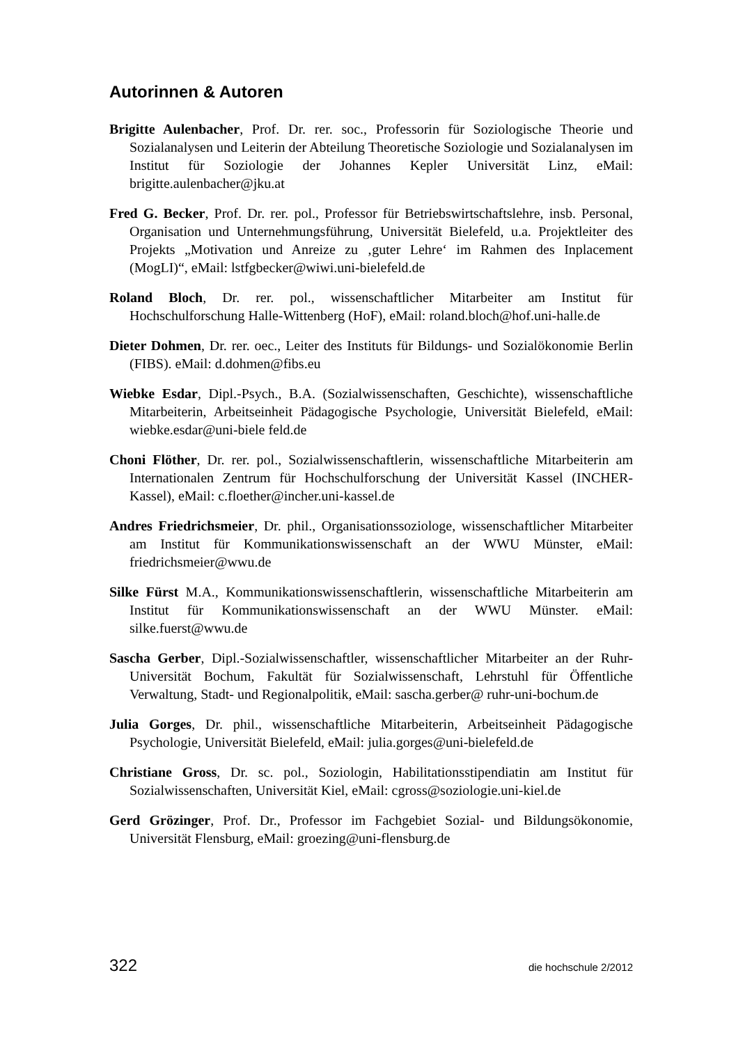Autorinnen & Autoren
Brigitte Aulenbacher, Prof. Dr. rer. soc., Professorin für Soziologische Theorie und Sozialanalysen und Leiterin der Abteilung Theoretische Soziologie und Sozialanalysen im Institut für Soziologie der Johannes Kepler Universität Linz, eMail: brigitte.aulenbacher@jku.at
Fred G. Becker, Prof. Dr. rer. pol., Professor für Betriebswirtschaftslehre, insb. Personal, Organisation und Unternehmungsführung, Universität Bielefeld, u.a. Projektleiter des Projekts „Motivation und Anreize zu ‚guter Lehre‘ im Rahmen des Inplacement (MogLI)“, eMail: lstfgbecker@wiwi.uni-bielefeld.de
Roland Bloch, Dr. rer. pol., wissenschaftlicher Mitarbeiter am Institut für Hochschulforschung Halle-Wittenberg (HoF), eMail: roland.bloch@hof.uni-halle.de
Dieter Dohmen, Dr. rer. oec., Leiter des Instituts für Bildungs- und Sozialökonomie Berlin (FIBS). eMail: d.dohmen@fibs.eu
Wiebke Esdar, Dipl.-Psych., B.A. (Sozialwissenschaften, Geschichte), wissenschaftliche Mitarbeiterin, Arbeitseinheit Pädagogische Psychologie, Universität Bielefeld, eMail: wiebke.esdar@uni-biele feld.de
Choni Flöther, Dr. rer. pol., Sozialwissenschaftlerin, wissenschaftliche Mitarbeiterin am Internationalen Zentrum für Hochschulforschung der Universität Kassel (INCHER-Kassel), eMail: c.floether@incher.uni-kassel.de
Andres Friedrichsmeier, Dr. phil., Organisationssoziologe, wissenschaftlicher Mitarbeiter am Institut für Kommunikationswissenschaft an der WWU Münster, eMail: friedrichsmeier@wwu.de
Silke Fürst M.A., Kommunikationswissenschaftlerin, wissenschaftliche Mitarbeiterin am Institut für Kommunikationswissenschaft an der WWU Münster. eMail: silke.fuerst@wwu.de
Sascha Gerber, Dipl.-Sozialwissenschaftler, wissenschaftlicher Mitarbeiter an der Ruhr-Universität Bochum, Fakultät für Sozialwissenschaft, Lehrstuhl für Öffentliche Verwaltung, Stadt- und Regionalpolitik, eMail: sascha.gerber@ ruhr-uni-bochum.de
Julia Gorges, Dr. phil., wissenschaftliche Mitarbeiterin, Arbeitseinheit Pädagogische Psychologie, Universität Bielefeld, eMail: julia.gorges@uni-bielefeld.de
Christiane Gross, Dr. sc. pol., Soziologin, Habilitationsstipendiatin am Institut für Sozialwissenschaften, Universität Kiel, eMail: cgross@soziologie.uni-kiel.de
Gerd Grözinger, Prof. Dr., Professor im Fachgebiet Sozial- und Bildungsökonomie, Universität Flensburg, eMail: groezing@uni-flensburg.de
322 die hochschule 2/2012